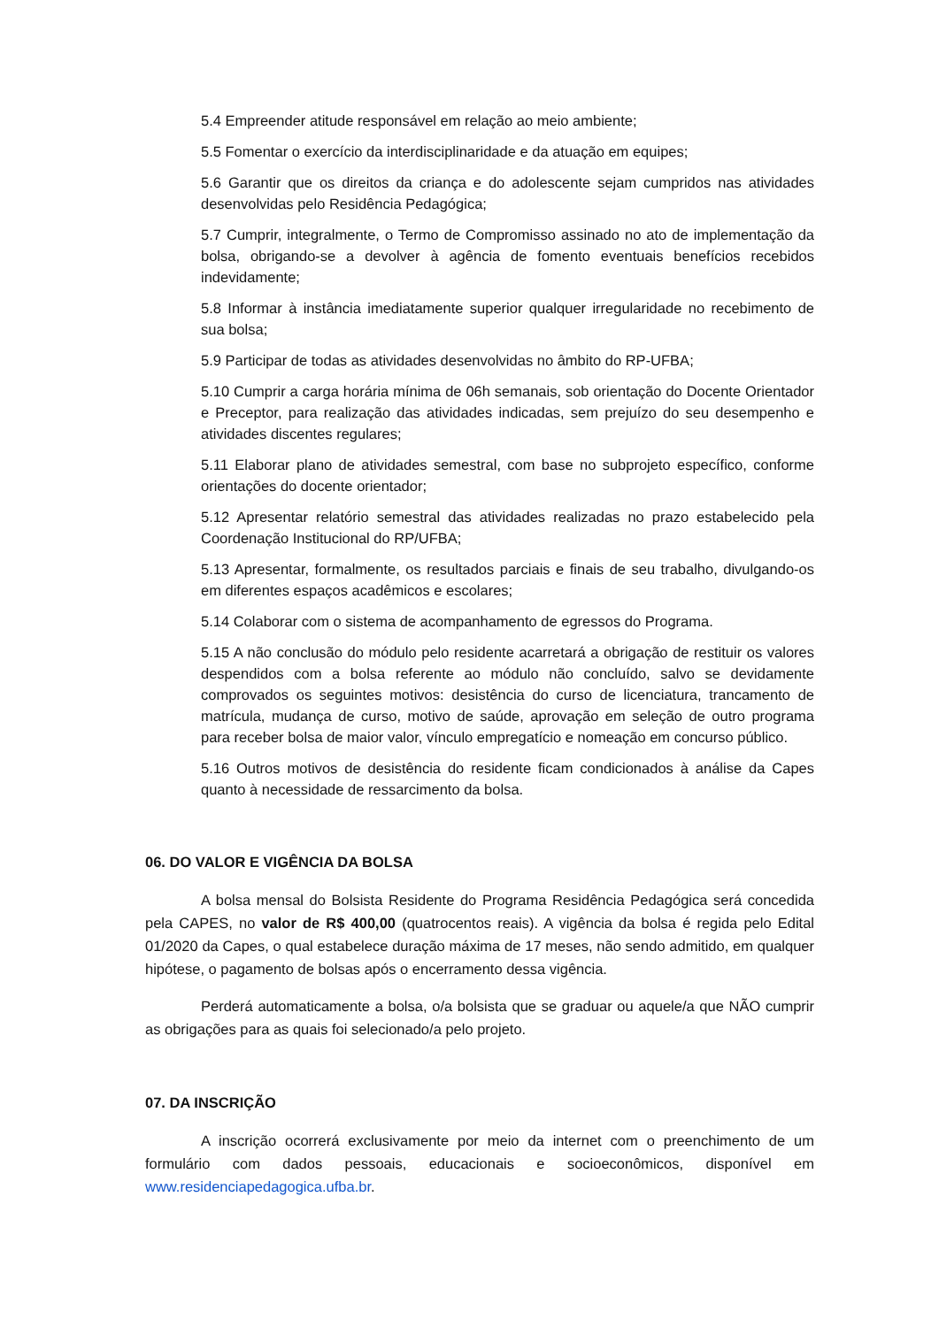5.4 Empreender atitude responsável em relação ao meio ambiente;
5.5 Fomentar o exercício da interdisciplinaridade e da atuação em equipes;
5.6 Garantir que os direitos da criança e do adolescente sejam cumpridos nas atividades desenvolvidas pelo Residência Pedagógica;
5.7 Cumprir, integralmente, o Termo de Compromisso assinado no ato de implementação da bolsa, obrigando-se a devolver à agência de fomento eventuais benefícios recebidos indevidamente;
5.8 Informar à instância imediatamente superior qualquer irregularidade no recebimento de sua bolsa;
5.9 Participar de todas as atividades desenvolvidas no âmbito do RP-UFBA;
5.10 Cumprir a carga horária mínima de 06h semanais, sob orientação do Docente Orientador e Preceptor, para realização das atividades indicadas, sem prejuízo do seu desempenho e atividades discentes regulares;
5.11 Elaborar plano de atividades semestral, com base no subprojeto específico, conforme orientações do docente orientador;
5.12 Apresentar relatório semestral das atividades realizadas no prazo estabelecido pela Coordenação Institucional do RP/UFBA;
5.13 Apresentar, formalmente, os resultados parciais e finais de seu trabalho, divulgando-os em diferentes espaços acadêmicos e escolares;
5.14 Colaborar com o sistema de acompanhamento de egressos do Programa.
5.15 A não conclusão do módulo pelo residente acarretará a obrigação de restituir os valores despendidos com a bolsa referente ao módulo não concluído, salvo se devidamente comprovados os seguintes motivos: desistência do curso de licenciatura, trancamento de matrícula, mudança de curso, motivo de saúde, aprovação em seleção de outro programa para receber bolsa de maior valor, vínculo empregatício e nomeação em concurso público.
5.16 Outros motivos de desistência do residente ficam condicionados à análise da Capes quanto à necessidade de ressarcimento da bolsa.
06. DO VALOR E VIGÊNCIA DA BOLSA
A bolsa mensal do Bolsista Residente do Programa Residência Pedagógica será concedida pela CAPES, no valor de R$ 400,00 (quatrocentos reais). A vigência da bolsa é regida pelo Edital 01/2020 da Capes, o qual estabelece duração máxima de 17 meses, não sendo admitido, em qualquer hipótese, o pagamento de bolsas após o encerramento dessa vigência.
Perderá automaticamente a bolsa, o/a bolsista que se graduar ou aquele/a que NÃO cumprir as obrigações para as quais foi selecionado/a pelo projeto.
07. DA INSCRIÇÃO
A inscrição ocorrerá exclusivamente por meio da internet com o preenchimento de um formulário com dados pessoais, educacionais e socioeconômicos, disponível em www.residenciapedagogica.ufba.br.